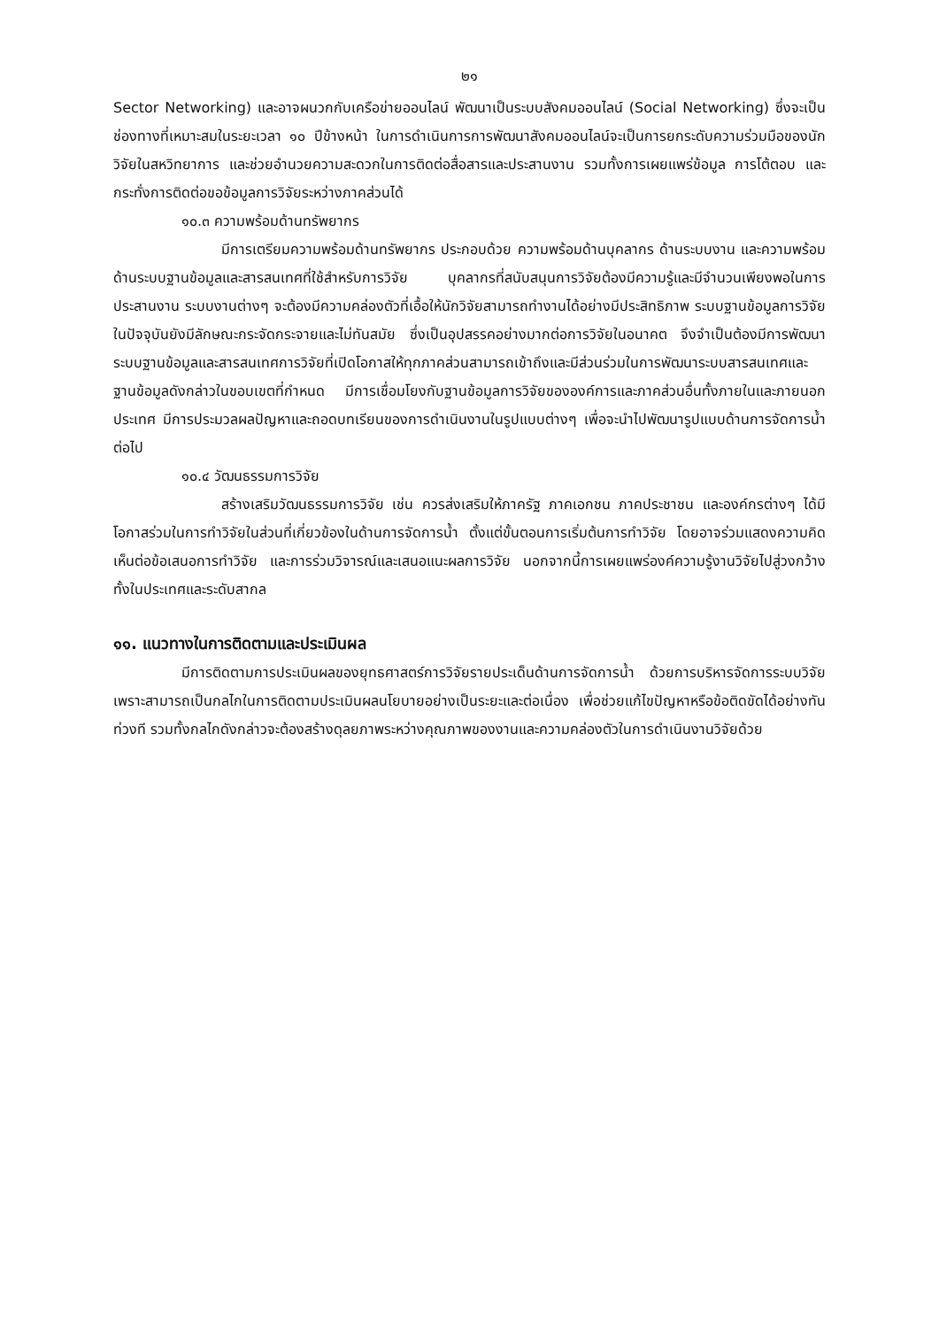๒๑
Sector Networking) และอาจผนวกกับเครือข่ายออนไลน์ พัฒนาเป็นระบบสังคมออนไลน์ (Social Networking) ซึ่งจะเป็นช่องทางที่เหมาะสมในระยะเวลา ๑๐ ปีข้างหน้า ในการดำเนินการการพัฒนาสังคมออนไลน์จะเป็นการยกระดับความร่วมมือของนักวิจัยในสหวิทยาการ และช่วยอำนวยความสะดวกในการติดต่อสื่อสารและประสานงาน รวมทั้งการเผยแพร่ข้อมูล การโต้ตอบ และกระทั่งการติดต่อขอข้อมูลการวิจัยระหว่างภาคส่วนได้
๑๐.๓ ความพร้อมด้านทรัพยากร
มีการเตรียมความพร้อมด้านทรัพยากร ประกอบด้วย ความพร้อมด้านบุคลากร ด้านระบบงาน และความพร้อมด้านระบบฐานข้อมูลและสารสนเทศที่ใช้สำหรับการวิจัย บุคลากรที่สนับสนุนการวิจัยต้องมีความรู้และมีจำนวนเพียงพอในการประสานงาน ระบบงานต่างๆ จะต้องมีความคล่องตัวที่เอื้อให้นักวิจัยสามารถทำงานได้อย่างมีประสิทธิภาพ ระบบฐานข้อมูลการวิจัยในปัจจุบันยังมีลักษณะกระจัดกระจายและไม่ทันสมัย ซึ่งเป็นอุปสรรคอย่างมากต่อการวิจัยในอนาคต จึงจำเป็นต้องมีการพัฒนาระบบฐานข้อมูลและสารสนเทศการวิจัยที่เปิดโอกาสให้ทุกภาคส่วนสามารถเข้าถึงและมีส่วนร่วมในการพัฒนาระบบสารสนเทศและฐานข้อมูลดังกล่าวในขอบเขตที่กำหนด มีการเชื่อมโยงกับฐานข้อมูลการวิจัยขององค์การและภาคส่วนอื่นทั้งภายในและภายนอกประเทศ มีการประมวลผลปัญหาและถอดบทเรียนของการดำเนินงานในรูปแบบต่างๆ เพื่อจะนำไปพัฒนารูปแบบด้านการจัดการน้ำ ต่อไป
๑๐.๔ วัฒนธรรมการวิจัย
สร้างเสริมวัฒนธรรมการวิจัย เช่น ควรส่งเสริมให้ภาครัฐ ภาคเอกชน ภาคประชาชน และองค์กรต่างๆ ได้มีโอกาสร่วมในการทำวิจัยในส่วนที่เกี่ยวข้องในด้านการจัดการน้ำ ตั้งแต่ขั้นตอนการเริ่มต้นการทำวิจัย โดยอาจร่วมแสดงความคิดเห็นต่อข้อเสนอการทำวิจัย และการร่วมวิจารณ์และเสนอแนะผลการวิจัย นอกจากนี้การเผยแพร่องค์ความรู้งานวิจัยไปสู่วงกว้างทั้งในประเทศและระดับสากล
๑๑. แนวทางในการติดตามและประเมินผล
มีการติดตามการประเมินผลของยุทธศาสตร์การวิจัยรายประเด็นด้านการจัดการน้ำ ด้วยการบริหารจัดการระบบวิจัย เพราะสามารถเป็นกลไกในการติดตามประเมินผลนโยบายอย่างเป็นระยะและต่อเนื่อง เพื่อช่วยแก้ไขปัญหาหรือข้อติดขัดได้อย่างทันท่วงที รวมทั้งกลไกดังกล่าวจะต้องสร้างดุลยภาพระหว่างคุณภาพของงานและความคล่องตัวในการดำเนินงานวิจัยด้วย